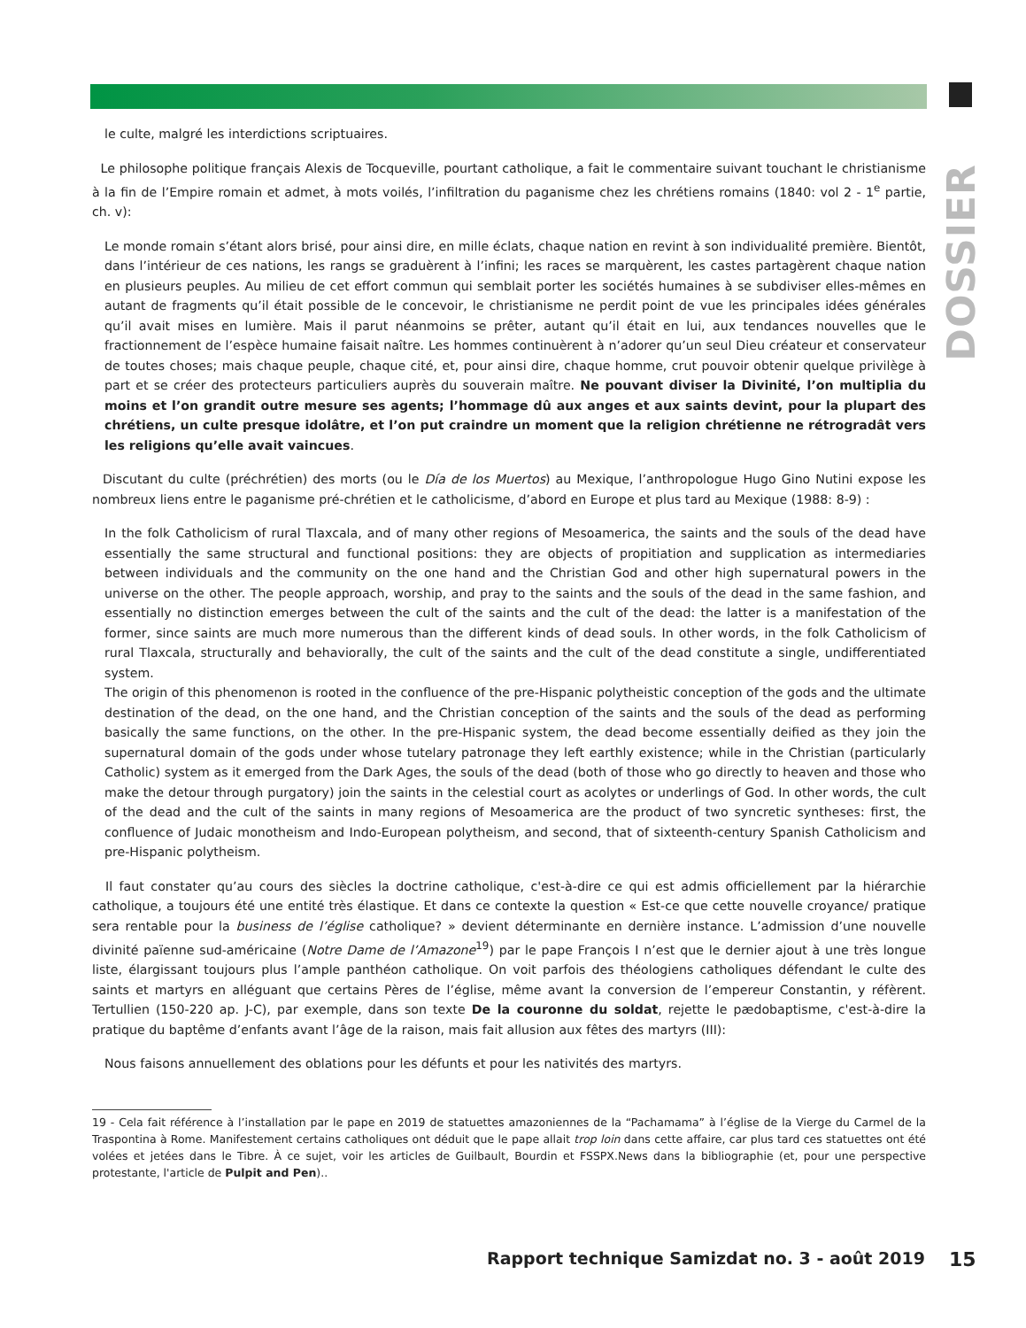DOSSIER
le culte, malgré les interdictions scriptuaires.
Le philosophe politique français Alexis de Tocqueville, pourtant catholique, a fait le commentaire suivant touchant le christianisme à la fin de l’Empire romain et admet, à mots voilés, l’infiltration du paganisme chez les chrétiens romains (1840: vol 2 - 1<sup>e</sup> partie, ch. v):
Le monde romain s’étant alors brisé, pour ainsi dire, en mille éclats, chaque nation en revint à son individualité première. Bientôt, dans l’intérieur de ces nations, les rangs se graduèrent à l’infini; les races se marquèrent, les castes partagèrent chaque nation en plusieurs peuples. Au milieu de cet effort commun qui semblait porter les sociétés humaines à se subdiviser elles-mêmes en autant de fragments qu’il était possible de le concevoir, le christianisme ne perdit point de vue les principales idées générales qu’il avait mises en lumière. Mais il parut néanmoins se prêter, autant qu’il était en lui, aux tendances nouvelles que le fractionnement de l’espèce humaine faisait naître. Les hommes continuèrent à n’adorer qu’un seul Dieu créateur et conservateur de toutes choses; mais chaque peuple, chaque cité, et, pour ainsi dire, chaque homme, crut pouvoir obtenir quelque privilège à part et se créer des protecteurs particuliers auprès du souverain maître. Ne pouvant diviser la Divinité, l’on multiplia du moins et l’on grandit outre mesure ses agents; l’hommage dû aux anges et aux saints devint, pour la plupart des chrétiens, un culte presque idolâtre, et l’on put craindre un moment que la religion chrétienne ne rétrogradât vers les religions qu’elle avait vaincues.
Discutant du culte (préchrétien) des morts (ou le Día de los Muertos) au Mexique, l’anthropologue Hugo Gino Nutini expose les nombreux liens entre le paganisme pré-chrétien et le catholicisme, d’abord en Europe et plus tard au Mexique (1988: 8-9) :
In the folk Catholicism of rural Tlaxcala, and of many other regions of Mesoamerica, the saints and the souls of the dead have essentially the same structural and functional positions: they are objects of propitiation and supplication as intermediaries between individuals and the community on the one hand and the Christian God and other high supernatural powers in the universe on the other. The people approach, worship, and pray to the saints and the souls of the dead in the same fashion, and essentially no distinction emerges between the cult of the saints and the cult of the dead: the latter is a manifestation of the former, since saints are much more numerous than the different kinds of dead souls. In other words, in the folk Catholicism of rural Tlaxcala, structurally and behaviorally, the cult of the saints and the cult of the dead constitute a single, undifferentiated system.
The origin of this phenomenon is rooted in the confluence of the pre-Hispanic polytheistic conception of the gods and the ultimate destination of the dead, on the one hand, and the Christian conception of the saints and the souls of the dead as performing basically the same functions, on the other. In the pre-Hispanic system, the dead become essentially deified as they join the supernatural domain of the gods under whose tutelary patronage they left earthly existence; while in the Christian (particularly Catholic) system as it emerged from the Dark Ages, the souls of the dead (both of those who go directly to heaven and those who make the detour through purgatory) join the saints in the celestial court as acolytes or underlings of God. In other words, the cult of the dead and the cult of the saints in many regions of Mesoamerica are the product of two syncretic syntheses: first, the confluence of Judaic monotheism and Indo-European polytheism, and second, that of sixteenth-century Spanish Catholicism and pre-Hispanic polytheism.
Il faut constater qu’au cours des siècles la doctrine catholique, c'est-à-dire ce qui est admis officiellement par la hiérarchie catholique, a toujours été une entité très élastique. Et dans ce contexte la question « Est-ce que cette nouvelle croyance/ pratique sera rentable pour la business de l’église catholique? » devient déterminante en dernière instance. L’admission d’une nouvelle divinité païenne sud-américaine (Notre Dame de l’Amazone<sup>19</sup>) par le pape François I n’est que le dernier ajout à une très longue liste, élargissant toujours plus l’ample panthéon catholique. On voit parfois des théologiens catholiques défendant le culte des saints et martyrs en alléguant que certains Pères de l’église, même avant la conversion de l’empereur Constantin, y réfèrent. Tertullien (150-220 ap. J-C), par exemple, dans son texte De la couronne du soldat, rejette le pædobaptisme, c'est-à-dire la pratique du baptême d’enfants avant l’âge de la raison, mais fait allusion aux fêtes des martyrs (III):
Nous faisons annuellement des oblations pour les défunts et pour les nativités des martyrs.
19 - Cela fait référence à l’installation par le pape en 2019 de statuettes amazoniennes de la “Pachamama” à l’église de la Vierge du Carmel de la Traspontina à Rome. Manifestement certains catholiques ont déduit que le pape allait trop loin dans cette affaire, car plus tard ces statuettes ont été volées et jetées dans le Tibre. À ce sujet, voir les articles de Guilbault, Bourdin et FSSPX.News dans la bibliographie (et, pour une perspective protestante, l'article de Pulpit and Pen)..
Rapport technique Samizdat no. 3 - août 2019
15